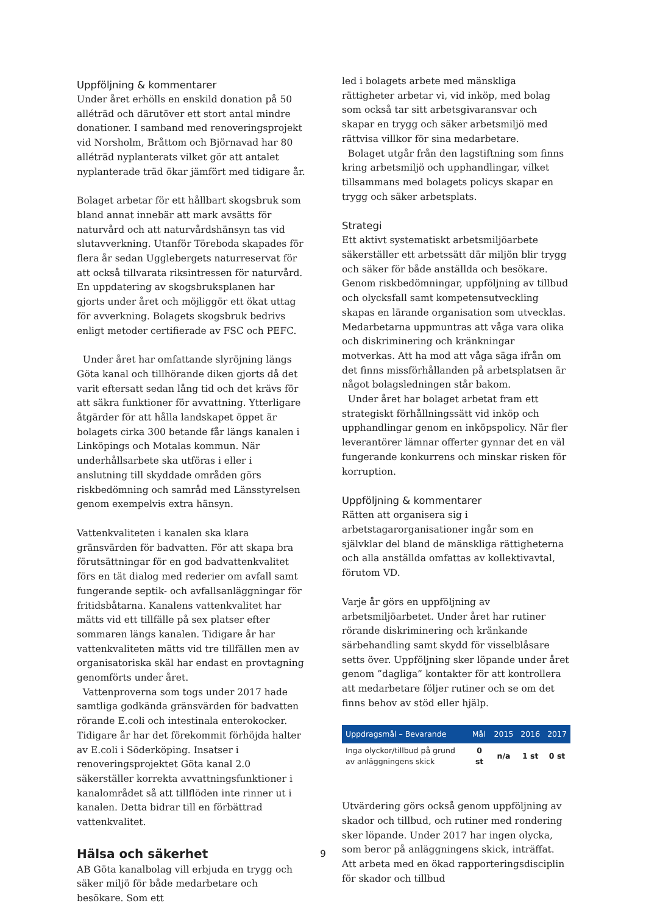Uppföljning & kommentarer
Under året erhölls en enskild donation på 50 alléträd och därutöver ett stort antal mindre donationer. I samband med renoveringsprojekt vid Norsholm, Bråttom och Björnavad har 80 alléträd nyplanterats vilket gör att antalet nyplanterade träd ökar jämfört med tidigare år.
Bolaget arbetar för ett hållbart skogsbruk som bland annat innebär att mark avsätts för naturvård och att naturvårdshänsyn tas vid slutavverkning. Utanför Töreboda skapades för flera år sedan Ugglebergets naturreservat för att också tillvarata riksintressen för naturvård. En uppdatering av skogsbruksplanen har gjorts under året och möjliggör ett ökat uttag för avverkning. Bolagets skogsbruk bedrivs enligt metoder certifierade av FSC och PEFC.
Under året har omfattande slyröjning längs Göta kanal och tillhörande diken gjorts då det varit eftersatt sedan lång tid och det krävs för att säkra funktioner för avvattning. Ytterligare åtgärder för att hålla landskapet öppet är bolagets cirka 300 betande får längs kanalen i Linköpings och Motalas kommun. När underhållsarbete ska utföras i eller i anslutning till skyddade områden görs riskbedömning och samråd med Länsstyrelsen genom exempelvis extra hänsyn.
Vattenkvaliteten i kanalen ska klara gränsvärden för badvatten. För att skapa bra förutsättningar för en god badvattenkvalitet förs en tät dialog med rederier om avfall samt fungerande septik- och avfallsanläggningar för fritidsbåtarna. Kanalens vattenkvalitet har mätts vid ett tillfälle på sex platser efter sommaren längs kanalen. Tidigare år har vattenkvaliteten mätts vid tre tillfällen men av organisatoriska skäl har endast en provtagning genomförts under året.
Vattenproverna som togs under 2017 hade samtliga godkända gränsvärden för badvatten rörande E.coli och intestinala enterokocker. Tidigare år har det förekommit förhöjda halter av E.coli i Söderköping. Insatser i renoveringsprojektet Göta kanal 2.0 säkerställer korrekta avvattningsfunktioner i kanalområdet så att tillflöden inte rinner ut i kanalen. Detta bidrar till en förbättrad vattenkvalitet.
Hälsa och säkerhet
AB Göta kanalbolag vill erbjuda en trygg och säker miljö för både medarbetare och besökare. Som ett
led i bolagets arbete med mänskliga rättigheter arbetar vi, vid inköp, med bolag som också tar sitt arbetsgivaransvar och skapar en trygg och säker arbetsmiljö med rättvisa villkor för sina medarbetare.
Bolaget utgår från den lagstiftning som finns kring arbetsmiljö och upphandlingar, vilket tillsammans med bolagets policys skapar en trygg och säker arbetsplats.
Strategi
Ett aktivt systematiskt arbetsmiljöarbete säkerställer ett arbetssätt där miljön blir trygg och säker för både anställda och besökare. Genom riskbedömningar, uppföljning av tillbud och olycksfall samt kompetensutveckling skapas en lärande organisation som utvecklas. Medarbetarna uppmuntras att våga vara olika och diskriminering och kränkningar motverkas. Att ha mod att våga säga ifrån om det finns missförhållanden på arbetsplatsen är något bolagsledningen står bakom.
Under året har bolaget arbetat fram ett strategiskt förhållningssätt vid inköp och upphandlingar genom en inköpspolicy. När fler leverantörer lämnar offerter gynnar det en väl fungerande konkurrens och minskar risken för korruption.
Uppföljning & kommentarer
Rätten att organisera sig i arbetstagarorganisationer ingår som en självklar del bland de mänskliga rättigheterna och alla anställda omfattas av kollektivavtal, förutom VD.
Varje år görs en uppföljning av arbetsmiljöarbetet. Under året har rutiner rörande diskriminering och kränkande särbehandling samt skydd för visselblåsare setts över. Uppföljning sker löpande under året genom ”dagliga” kontakter för att kontrollera att medarbetare följer rutiner och se om det finns behov av stöd eller hjälp.
| Uppdragsmål – Bevarande | Mål | 2015 | 2016 | 2017 |
| --- | --- | --- | --- | --- |
| Inga olyckor/tillbud på grund av anläggningens skick | 0 st | n/a | 1 st | 0 st |
Utvärdering görs också genom uppföljning av skador och tillbud, och rutiner med rondering sker löpande. Under 2017 har ingen olycka, som beror på anläggningens skick, inträffat. Att arbeta med en ökad rapporteringsdisciplin för skador och tillbud
9